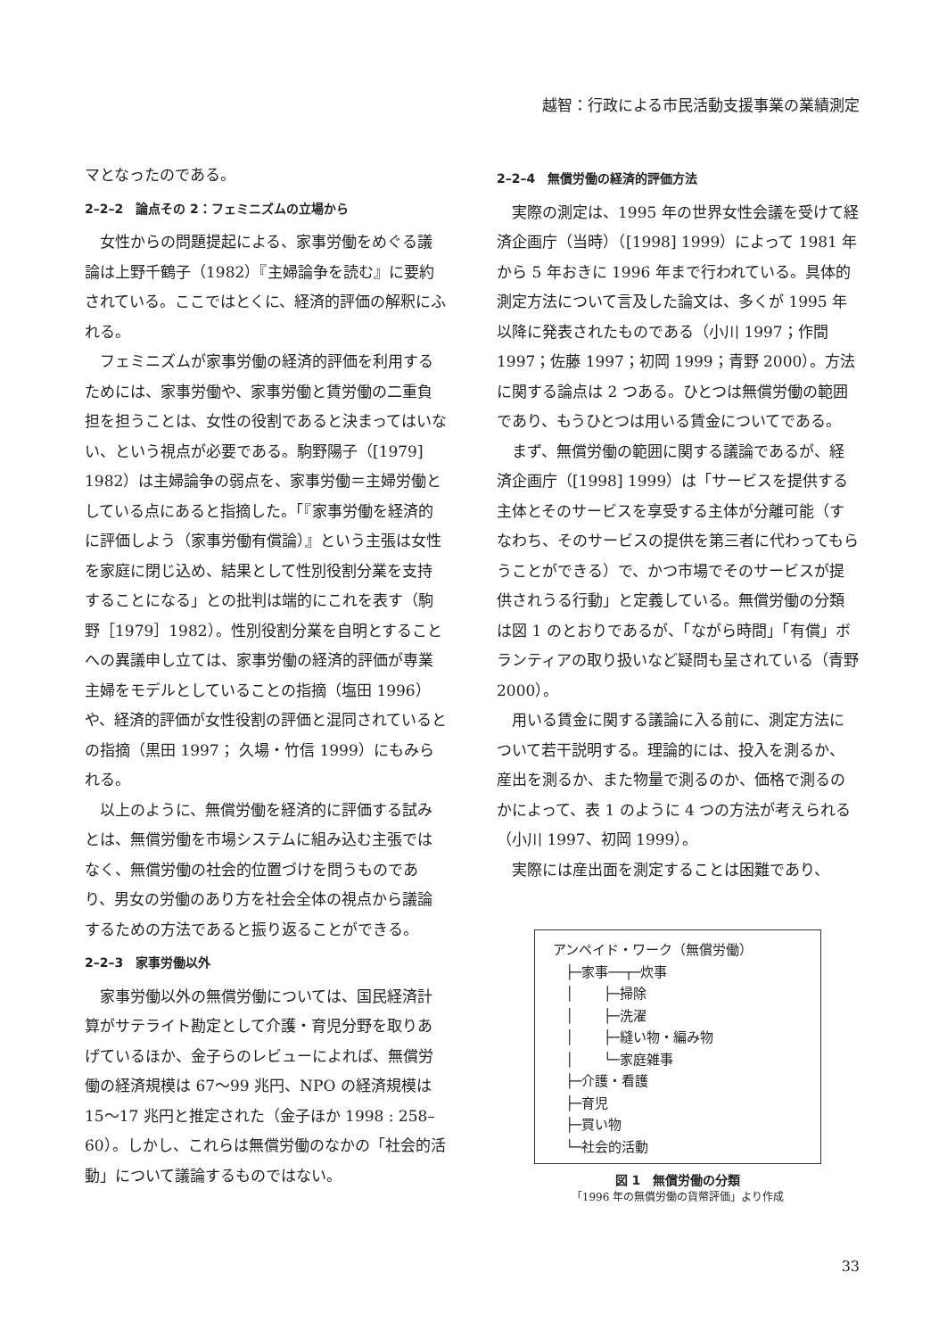越智：行政による市民活動支援事業の業績測定
マとなったのである。
2–2–2　論点その 2：フェミニズムの立場から
女性からの問題提起による、家事労働をめぐる議論は上野千鶴子（1982）『主婦論争を読む』に要約されている。ここではとくに、経済的評価の解釈にふれる。
フェミニズムが家事労働の経済的評価を利用するためには、家事労働や、家事労働と賃労働の二重負担を担うことは、女性の役割であると決まってはいない、という視点が必要である。駒野陽子（[1979] 1982）は主婦論争の弱点を、家事労働＝主婦労働としている点にあると指摘した。「『家事労働を経済的に評価しよう（家事労働有償論）』という主張は女性を家庭に閉じ込め、結果として性別役割分業を支持することになる」との批判は端的にこれを表す（駒野［1979］1982）。性別役割分業を自明とすることへの異議申し立ては、家事労働の経済的評価が専業主婦をモデルとしていることの指摘（塩田 1996）や、経済的評価が女性役割の評価と混同されているとの指摘（黒田 1997； 久場・竹信 1999）にもみられる。
以上のように、無償労働を経済的に評価する試みとは、無償労働を市場システムに組み込む主張ではなく、無償労働の社会的位置づけを問うものであり、男女の労働のあり方を社会全体の視点から議論するための方法であると振り返ることができる。
2–2–3　家事労働以外
家事労働以外の無償労働については、国民経済計算がサテライト勘定として介護・育児分野を取りあげているほか、金子らのレビューによれば、無償労働の経済規模は 67～99 兆円、NPO の経済規模は 15～17 兆円と推定された（金子ほか 1998 : 258–60）。しかし、これらは無償労働のなかの「社会的活動」について議論するものではない。
2–2–4　無償労働の経済的評価方法
実際の測定は、1995 年の世界女性会議を受けて経済企画庁（当時）（[1998] 1999）によって 1981 年から 5 年おきに 1996 年まで行われている。具体的測定方法について言及した論文は、多くが 1995 年以降に発表されたものである（小川 1997；作間 1997；佐藤 1997；初岡 1999；青野 2000）。方法に関する論点は 2 つある。ひとつは無償労働の範囲であり、もうひとつは用いる賃金についてである。
まず、無償労働の範囲に関する議論であるが、経済企画庁（[1998] 1999）は「サービスを提供する主体とそのサービスを享受する主体が分離可能（すなわち、そのサービスの提供を第三者に代わってもらうことができる）で、かつ市場でそのサービスが提供されうる行動」と定義している。無償労働の分類は図 1 のとおりであるが、「ながら時間」「有償」ボランティアの取り扱いなど疑問も呈されている（青野 2000）。
用いる賃金に関する議論に入る前に、測定方法について若干説明する。理論的には、投入を測るか、産出を測るか、また物量で測るのか、価格で測るのかによって、表 1 のように 4 つの方法が考えられる（小川 1997、初岡 1999）。
実際には産出面を測定することは困難であり、
アンペイド・ワーク（無償労働）
├─家事──┬─炊事
│ ├─掃除
│ ├─洗濯
│ ├─縫い物・編み物
│ └─家庭雑事
├─介護・看護
├─育児
├─買い物
└─社会的活動
図 1　無償労働の分類
「1996 年の無償労働の貨幣評価」より作成
33